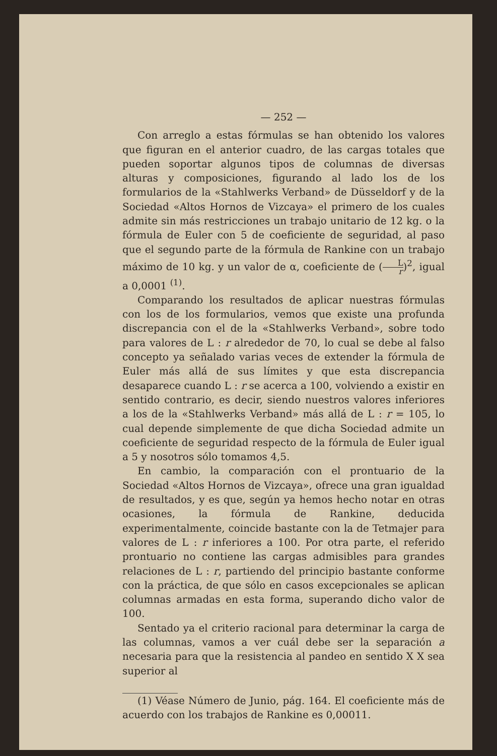— 252 —
Con arreglo a estas fórmulas se han obtenido los valores que figuran en el anterior cuadro, de las cargas totales que pueden soportar algunos tipos de columnas de diversas alturas y composiciones, figurando al lado los de los formularios de la «Stahlwerks Verband» de Düsseldorf y de la Sociedad «Altos Hornos de Vizcaya» el primero de los cuales admite sin más restricciones un trabajo unitario de 12 kg. o la fórmula de Euler con 5 de coeficiente de seguridad, al paso que el segundo parte de la fórmula de Rankine con un trabajo máximo de 10 kg. y un valor de α, coeficiente de (L r)<sup>2</sup>, igual a 0,0001 <sup>(1)</sup>.
Comparando los resultados de aplicar nuestras fórmulas con los de los formularios, vemos que existe una profunda discrepancia con el de la «Stahlwerks Verband», sobre todo para valores de L : r alrededor de 70, lo cual se debe al falso concepto ya señalado varias veces de extender la fórmula de Euler más allá de sus límites y que esta discrepancia desaparece cuando L : r se acerca a 100, volviendo a existir en sentido contrario, es decir, siendo nuestros valores inferiores a los de la «Stahlwerks Verband» más allá de L : r = 105, lo cual depende simplemente de que dicha Sociedad admite un coeficiente de seguridad respecto de la fórmula de Euler igual a 5 y nosotros sólo tomamos 4,5.
En cambio, la comparación con el prontuario de la Sociedad «Altos Hornos de Vizcaya», ofrece una gran igualdad de resultados, y es que, según ya hemos hecho notar en otras ocasiones, la fórmula de Rankine, deducida experimentalmente, coincide bastante con la de Tetmajer para valores de L : r inferiores a 100. Por otra parte, el referido prontuario no contiene las cargas admisibles para grandes relaciones de L : r, partiendo del principio bastante conforme con la práctica, de que sólo en casos excepcionales se aplican columnas armadas en esta forma, superando dicho valor de 100.
Sentado ya el criterio racional para determinar la carga de las columnas, vamos a ver cuál debe ser la separación a necesaria para que la resistencia al pandeo en sentido X X sea superior al
(1) Véase Número de Junio, pág. 164. El coeficiente más de acuerdo con los trabajos de Rankine es 0,00011.